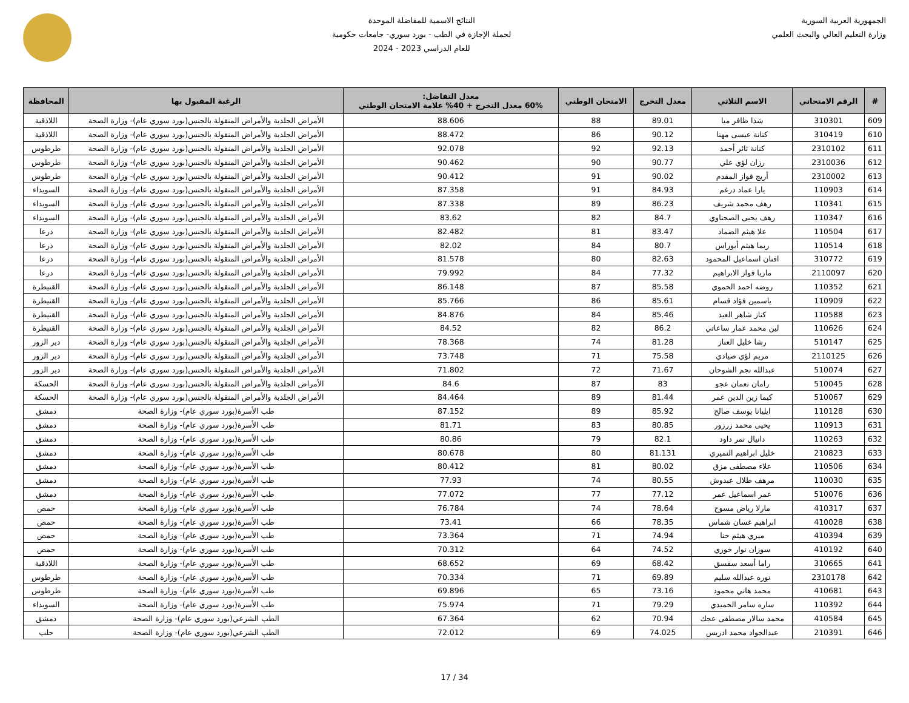الجمهورية العربية السورية
وزارة التعليم العالي والبحث العلمي
النتائج الاسمية للمفاضلة الموحدة
لحملة الإجازة في الطب - بورد سوري- جامعات حكومية
للعام الدراسي 2023 - 2024
| # | الرقم الامتحاني | الاسم الثلاثي | معدل التخرج | الامتحان الوطني | معدل التفاضل: 60% معدل التخرج + 40% علامة الامتحان الوطني | الرغبة المقبول بها | المحافظة |
| --- | --- | --- | --- | --- | --- | --- | --- |
| 609 | 310301 | شذا ظافر ميا | 89.01 | 88 | 88.606 | الأمراض الجلدية والأمراض المنقولة بالجنس(بورد سوري عام)- وزارة الصحة | اللاذقية |
| 610 | 310419 | كنانة عيسى مهنا | 90.12 | 86 | 88.472 | الأمراض الجلدية والأمراض المنقولة بالجنس(بورد سوري عام)- وزارة الصحة | اللاذقية |
| 611 | 2310102 | كنانة ثائر أحمد | 92.13 | 92 | 92.078 | الأمراض الجلدية والأمراض المنقولة بالجنس(بورد سوري عام)- وزارة الصحة | طرطوس |
| 612 | 2310036 | رزان لؤي علي | 90.77 | 90 | 90.462 | الأمراض الجلدية والأمراض المنقولة بالجنس(بورد سوري عام)- وزارة الصحة | طرطوس |
| 613 | 2310002 | أريج فواز المقدم | 90.02 | 91 | 90.412 | الأمراض الجلدية والأمراض المنقولة بالجنس(بورد سوري عام)- وزارة الصحة | طرطوس |
| 614 | 110903 | يارا عماد درغم | 84.93 | 91 | 87.358 | الأمراض الجلدية والأمراض المنقولة بالجنس(بورد سوري عام)- وزارة الصحة | السويداء |
| 615 | 110341 | رهف محمد شريف | 86.23 | 89 | 87.338 | الأمراض الجلدية والأمراض المنقولة بالجنس(بورد سوري عام)- وزارة الصحة | السويداء |
| 616 | 110347 | رهف يحيى الصحناوي | 84.7 | 82 | 83.62 | الأمراض الجلدية والأمراض المنقولة بالجنس(بورد سوري عام)- وزارة الصحة | السويداء |
| 617 | 110504 | علا هيثم الضماد | 83.47 | 81 | 82.482 | الأمراض الجلدية والأمراض المنقولة بالجنس(بورد سوري عام)- وزارة الصحة | درعا |
| 618 | 110514 | ريما هيثم أبوراس | 80.7 | 84 | 82.02 | الأمراض الجلدية والأمراض المنقولة بالجنس(بورد سوري عام)- وزارة الصحة | درعا |
| 619 | 310772 | افنان اسماعيل المحمود | 82.63 | 80 | 81.578 | الأمراض الجلدية والأمراض المنقولة بالجنس(بورد سوري عام)- وزارة الصحة | درعا |
| 620 | 2110097 | ماريا فواز الابراهيم | 77.32 | 84 | 79.992 | الأمراض الجلدية والأمراض المنقولة بالجنس(بورد سوري عام)- وزارة الصحة | درعا |
| 621 | 110352 | روضه احمد الحموي | 85.58 | 87 | 86.148 | الأمراض الجلدية والأمراض المنقولة بالجنس(بورد سوري عام)- وزارة الصحة | القنيطرة |
| 622 | 110909 | ياسمين فؤاد قسام | 85.61 | 86 | 85.766 | الأمراض الجلدية والأمراض المنقولة بالجنس(بورد سوري عام)- وزارة الصحة | القنيطرة |
| 623 | 110588 | كناز شاهر العيد | 85.46 | 84 | 84.876 | الأمراض الجلدية والأمراض المنقولة بالجنس(بورد سوري عام)- وزارة الصحة | القنيطرة |
| 624 | 110626 | لين محمد عمار ساعاتي | 86.2 | 82 | 84.52 | الأمراض الجلدية والأمراض المنقولة بالجنس(بورد سوري عام)- وزارة الصحة | القنيطرة |
| 625 | 510147 | رشا خليل العناز | 81.28 | 74 | 78.368 | الأمراض الجلدية والأمراض المنقولة بالجنس(بورد سوري عام)- وزارة الصحة | دير الزور |
| 626 | 2110125 | مريم لؤي صيادي | 75.58 | 71 | 73.748 | الأمراض الجلدية والأمراض المنقولة بالجنس(بورد سوري عام)- وزارة الصحة | دير الزور |
| 627 | 510074 | عبدالله نجم الشوحان | 71.67 | 72 | 71.802 | الأمراض الجلدية والأمراض المنقولة بالجنس(بورد سوري عام)- وزارة الصحة | دير الزور |
| 628 | 510045 | رامان نعمان عجو | 83 | 87 | 84.6 | الأمراض الجلدية والأمراض المنقولة بالجنس(بورد سوري عام)- وزارة الصحة | الحسكة |
| 629 | 510067 | كيما زين الدين عمر | 81.44 | 89 | 84.464 | الأمراض الجلدية والأمراض المنقولة بالجنس(بورد سوري عام)- وزارة الصحة | الحسكة |
| 630 | 110128 | ايليانا يوسف صالح | 85.92 | 89 | 87.152 | طب الأسرة(بورد سوري عام)- وزارة الصحة | دمشق |
| 631 | 110913 | يحيى محمد زرزور | 80.85 | 83 | 81.71 | طب الأسرة(بورد سوري عام)- وزارة الصحة | دمشق |
| 632 | 110263 | دانيال نمر داود | 82.1 | 79 | 80.86 | طب الأسرة(بورد سوري عام)- وزارة الصحة | دمشق |
| 633 | 210823 | خليل ابراهيم النميري | 81.131 | 80 | 80.678 | طب الأسرة(بورد سوري عام)- وزارة الصحة | دمشق |
| 634 | 110506 | علاء مصطفى مزق | 80.02 | 81 | 80.412 | طب الأسرة(بورد سوري عام)- وزارة الصحة | دمشق |
| 635 | 110030 | مرهف طلال عبدوش | 80.55 | 74 | 77.93 | طب الأسرة(بورد سوري عام)- وزارة الصحة | دمشق |
| 636 | 510076 | عمر اسماعيل عمر | 77.12 | 77 | 77.072 | طب الأسرة(بورد سوري عام)- وزارة الصحة | دمشق |
| 637 | 410317 | مارلا رياض مسوح | 78.64 | 74 | 76.784 | طب الأسرة(بورد سوري عام)- وزارة الصحة | حمص |
| 638 | 410028 | ابراهيم غسان شماس | 78.35 | 66 | 73.41 | طب الأسرة(بورد سوري عام)- وزارة الصحة | حمص |
| 639 | 410394 | ميري هيثم حنا | 74.94 | 71 | 73.364 | طب الأسرة(بورد سوري عام)- وزارة الصحة | حمص |
| 640 | 410192 | سوزان نوار خوري | 74.52 | 64 | 70.312 | طب الأسرة(بورد سوري عام)- وزارة الصحة | حمص |
| 641 | 310665 | راما أسعد سقسق | 68.42 | 69 | 68.652 | طب الأسرة(بورد سوري عام)- وزارة الصحة | اللاذقية |
| 642 | 2310178 | نوره عبدالله سليم | 69.89 | 71 | 70.334 | طب الأسرة(بورد سوري عام)- وزارة الصحة | طرطوس |
| 643 | 410681 | محمد هاني محمود | 73.16 | 65 | 69.896 | طب الأسرة(بورد سوري عام)- وزارة الصحة | طرطوس |
| 644 | 110392 | ساره سامر الحميدي | 79.29 | 71 | 75.974 | طب الأسرة(بورد سوري عام)- وزارة الصحة | السويداء |
| 645 | 410584 | محمد سالار مصطفى عجك | 70.94 | 62 | 67.364 | الطب الشرعي(بورد سوري عام)- وزارة الصحة | دمشق |
| 646 | 210391 | عبدالجواد محمد ادريس | 74.025 | 69 | 72.012 | الطب الشرعي(بورد سوري عام)- وزارة الصحة | حلب |
17 / 34